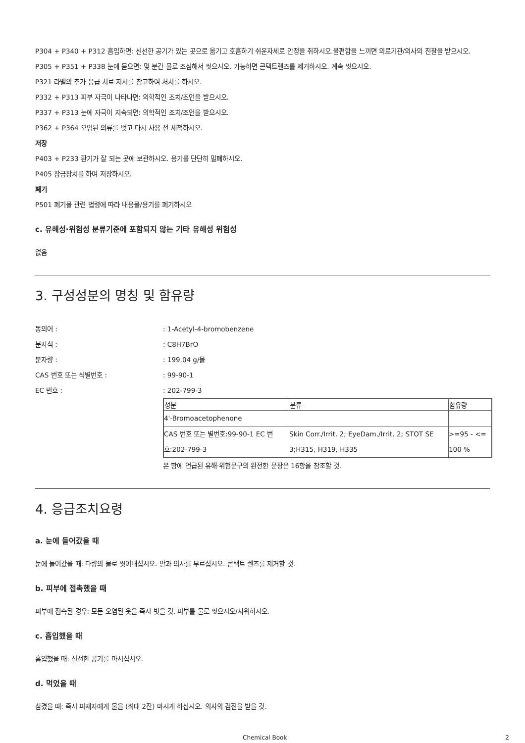P304 + P340 + P312 흡입하면: 신선한 공기가 있는 곳으로 옮기고 호흡하기 쉬운자세로 안정을 취하시오.불편함을 느끼면 의료기관/의사의 진찰을 받으시오.
P305 + P351 + P338 눈에 묻으면: 몇 분간 물로 조심해서 씻으시오. 가능하면 콘택트렌즈를 제거하시오. 계속 씻으시오.
P321 라벨의 추가 응급 치료 지시를 참고하여 처치를 하시오.
P332 + P313 피부 자극이 나타나면: 의학적인 조치/조언을 받으시오.
P337 + P313 눈에 자극이 지속되면: 의학적인 조치/조언을 받으시오.
P362 + P364 오염된 의류를 벗고 다시 사용 전 세척하시오.
저장
P403 + P233 환기가 잘 되는 곳에 보관하시오. 용기를 단단히 밀폐하시오.
P405 잠금장치를 하여 저장하시오.
폐기
P501 폐기물 관련 법령에 따라 내용물/용기를 폐기하시오
c. 유해성·위험성 분류기준에 포함되지 않는 기타 유해성 위험성
없음
3. 구성성분의 명칭 및 함유량
동의어 :: 1-Acetyl-4-bromobenzene
분자식 :: C8H7BrO
분자량 :: 199.04 g/몰
CAS 번호 또는 식별번호 :: 99-90-1
EC 번호 :: 202-799-3
| 성분 | 분류 | 함유량 |
| --- | --- | --- |
| 4'-Bromoacetophenone | | |
| CAS 번호 또는 별번호:99-90-1 EC 번호:202-799-3 | Skin Corr./Irrit. 2; EyeDam./Irrit. 2; STOT SE 3;H315, H319, H335 | >=95 - <= 100 % |
본 항에 언급된 유해·위험문구의 완전한 문장은 16항을 참조할 것.
4. 응급조치요령
a. 눈에 들어갔을 때
눈에 들어갔을 때: 다량의 물로 씻어내십시오. 안과 의사를 부르십시오. 콘택트 렌즈를 제거할 것.
b. 피부에 접촉했을 때
피부에 접촉된 경우: 모든 오염된 옷을 즉시 벗을 것. 피부를 물로 씻으시오/샤워하시오.
c. 흡입했을 때
흡입했을 때: 신선한 공기를 마시십시오.
d. 먹었을 때
삼켰을 때: 즉시 피재자에게 물을 (최대 2잔) 마시게 하십시오. 의사의 검진을 받을 것.
Chemical Book 2